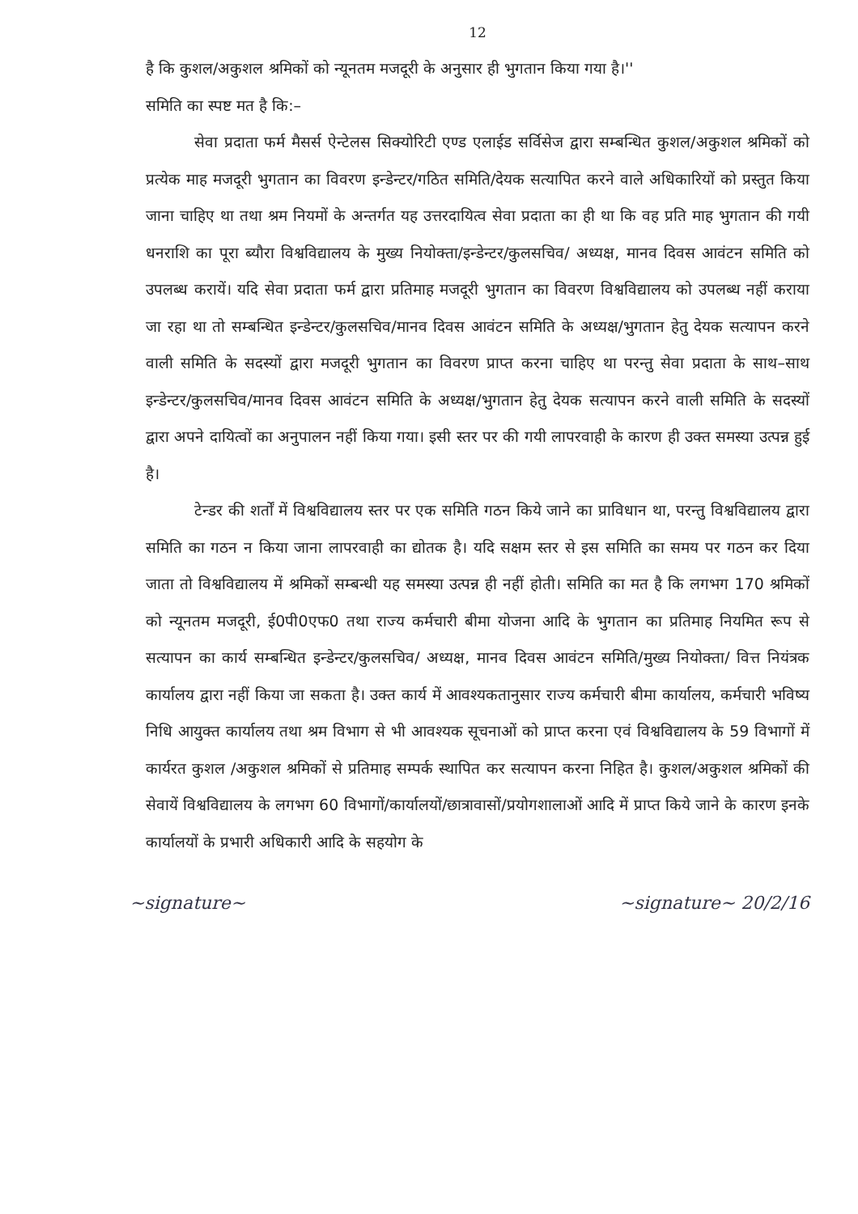12
है कि कुशल/अकुशल श्रमिकों को न्यूनतम मजदूरी के अनुसार ही भुगतान किया गया है।''
समिति का स्पष्ट मत है कि:–
सेवा प्रदाता फर्म मैसर्स ऐन्टेलस सिक्योरिटी एण्ड एलाईड सर्विसेज द्वारा सम्बन्धित कुशल/अकुशल श्रमिकों को प्रत्येक माह मजदूरी भुगतान का विवरण इन्डेन्टर/गठित समिति/देयक सत्यापित करने वाले अधिकारियों को प्रस्तुत किया जाना चाहिए था तथा श्रम नियमों के अन्तर्गत यह उत्तरदायित्व सेवा प्रदाता का ही था कि वह प्रति माह भुगतान की गयी धनराशि का पूरा ब्यौरा विश्वविद्यालय के मुख्य नियोक्ता/इन्डेन्टर/कुलसचिव/ अध्यक्ष, मानव दिवस आवंटन समिति को उपलब्ध करायें। यदि सेवा प्रदाता फर्म द्वारा प्रतिमाह मजदूरी भुगतान का विवरण विश्वविद्यालय को उपलब्ध नहीं कराया जा रहा था तो सम्बन्धित इन्डेन्टर/कुलसचिव/मानव दिवस आवंटन समिति के अध्यक्ष/भुगतान हेतु देयक सत्यापन करने वाली समिति के सदस्यों द्वारा मजदूरी भुगतान का विवरण प्राप्त करना चाहिए था परन्तु सेवा प्रदाता के साथ–साथ इन्डेन्टर/कुलसचिव/मानव दिवस आवंटन समिति के अध्यक्ष/भुगतान हेतु देयक सत्यापन करने वाली समिति के सदस्यों द्वारा अपने दायित्वों का अनुपालन नहीं किया गया। इसी स्तर पर की गयी लापरवाही के कारण ही उक्त समस्या उत्पन्न हुई है।
टेन्डर की शर्तों में विश्वविद्यालय स्तर पर एक समिति गठन किये जाने का प्राविधान था, परन्तु विश्वविद्यालय द्वारा समिति का गठन न किया जाना लापरवाही का द्योतक है। यदि सक्षम स्तर से इस समिति का समय पर गठन कर दिया जाता तो विश्वविद्यालय में श्रमिकों सम्बन्धी यह समस्या उत्पन्न ही नहीं होती। समिति का मत है कि लगभग 170 श्रमिकों को न्यूनतम मजदूरी, ई0पी0एफ0 तथा राज्य कर्मचारी बीमा योजना आदि के भुगतान का प्रतिमाह नियमित रूप से सत्यापन का कार्य सम्बन्धित इन्डेन्टर/कुलसचिव/ अध्यक्ष, मानव दिवस आवंटन समिति/मुख्य नियोक्ता/ वित्त नियंत्रक कार्यालय द्वारा नहीं किया जा सकता है। उक्त कार्य में आवश्यकतानुसार राज्य कर्मचारी बीमा कार्यालय, कर्मचारी भविष्य निधि आयुक्त कार्यालय तथा श्रम विभाग से भी आवश्यक सूचनाओं को प्राप्त करना एवं विश्वविद्यालय के 59 विभागों में कार्यरत कुशल /अकुशल श्रमिकों से प्रतिमाह सम्पर्क स्थापित कर सत्यापन करना निहित है। कुशल/अकुशल श्रमिकों की सेवायें विश्वविद्यालय के लगभग 60 विभागों/कार्यालयों/छात्रावासों/प्रयोगशालाओं आदि में प्राप्त किये जाने के कारण इनके कार्यालयों के प्रभारी अधिकारी आदि के सहयोग के
~signature~ ~signature~ 20/2/16